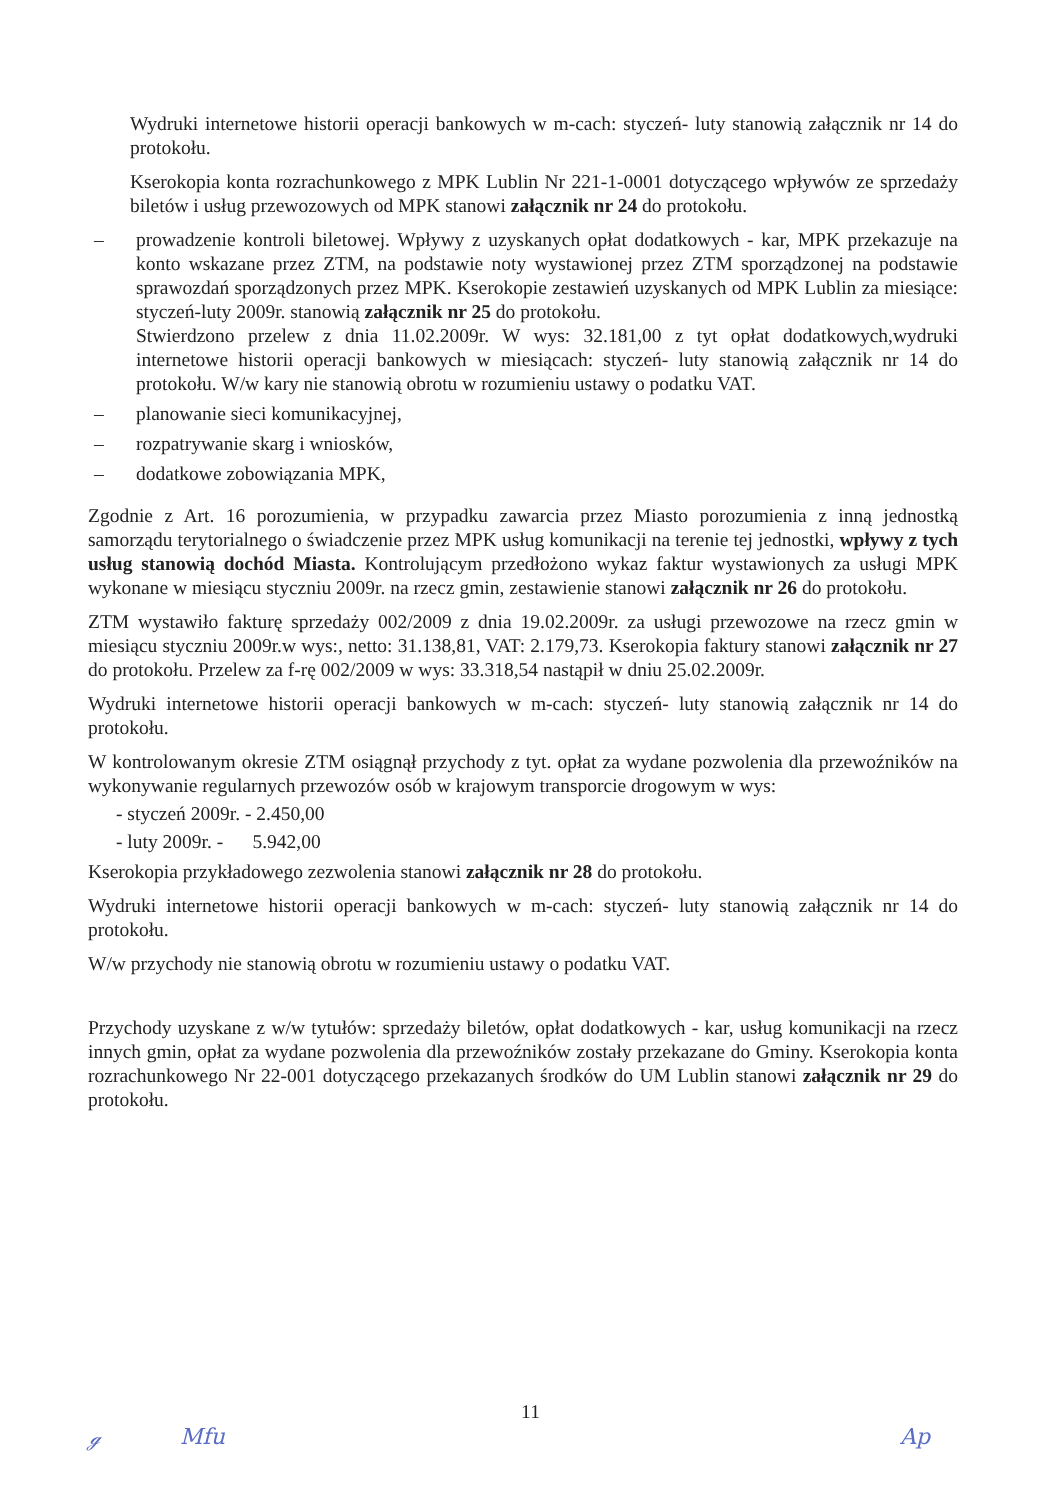Wydruki internetowe historii operacji bankowych w m-cach: styczeń- luty stanowią załącznik nr 14 do protokołu.
Kserokopia konta rozrachunkowego z MPK Lublin Nr 221-1-0001 dotyczącego wpływów ze sprzedaży biletów i usług przewozowych od MPK stanowi załącznik nr 24 do protokołu.
– prowadzenie kontroli biletowej. Wpływy z uzyskanych opłat dodatkowych - kar, MPK przekazuje na konto wskazane przez ZTM, na podstawie noty wystawionej przez ZTM sporządzonej na podstawie sprawozdań sporządzonych przez MPK. Kserokopie zestawień uzyskanych od MPK Lublin za miesiące: styczeń-luty 2009r. stanowią załącznik nr 25 do protokołu.
Stwierdzono przelew z dnia 11.02.2009r. W wys: 32.181,00 z tyt opłat dodatkowych,wydruki internetowe historii operacji bankowych w miesiącach: styczeń- luty stanowią załącznik nr 14 do protokołu. W/w kary nie stanowią obrotu w rozumieniu ustawy o podatku VAT.
– planowanie sieci komunikacyjnej,
– rozpatrywanie skarg i wniosków,
– dodatkowe zobowiązania MPK,
Zgodnie z Art. 16 porozumienia, w przypadku zawarcia przez Miasto porozumienia z inną jednostką samorządu terytorialnego o świadczenie przez MPK usług komunikacji na terenie tej jednostki, wpływy z tych usług stanowią dochód Miasta. Kontrolującym przedłożono wykaz faktur wystawionych za usługi MPK wykonane w miesiącu styczniu 2009r. na rzecz gmin, zestawienie stanowi załącznik nr 26 do protokołu.
ZTM wystawiło fakturę sprzedaży 002/2009 z dnia 19.02.2009r. za usługi przewozowe na rzecz gmin w miesiącu styczniu 2009r.w wys:, netto: 31.138,81, VAT: 2.179,73. Kserokopia faktury stanowi załącznik nr 27 do protokołu. Przelew za f-rę 002/2009 w wys: 33.318,54 nastąpił w dniu 25.02.2009r.
Wydruki internetowe historii operacji bankowych w m-cach: styczeń- luty stanowią załącznik nr 14 do protokołu.
W kontrolowanym okresie ZTM osiągnął przychody z tyt. opłat za wydane pozwolenia dla przewoźników na wykonywanie regularnych przewozów osób w krajowym transporcie drogowym w wys:
- styczeń 2009r. - 2.450,00
- luty 2009r. - 5.942,00
Kserokopia przykładowego zezwolenia stanowi załącznik nr 28 do protokołu.
Wydruki internetowe historii operacji bankowych w m-cach: styczeń- luty stanowią załącznik nr 14 do protokołu.
W/w przychody nie stanowią obrotu w rozumieniu ustawy o podatku VAT.
Przychody uzyskane z w/w tytułów: sprzedaży biletów, opłat dodatkowych - kar, usług komunikacji na rzecz innych gmin, opłat za wydane pozwolenia dla przewoźników zostały przekazane do Gminy. Kserokopia konta rozrachunkowego Nr 22-001 dotyczącego przekazanych środków do UM Lublin stanowi załącznik nr 29 do protokołu.
11
ℊ Mfu Ap